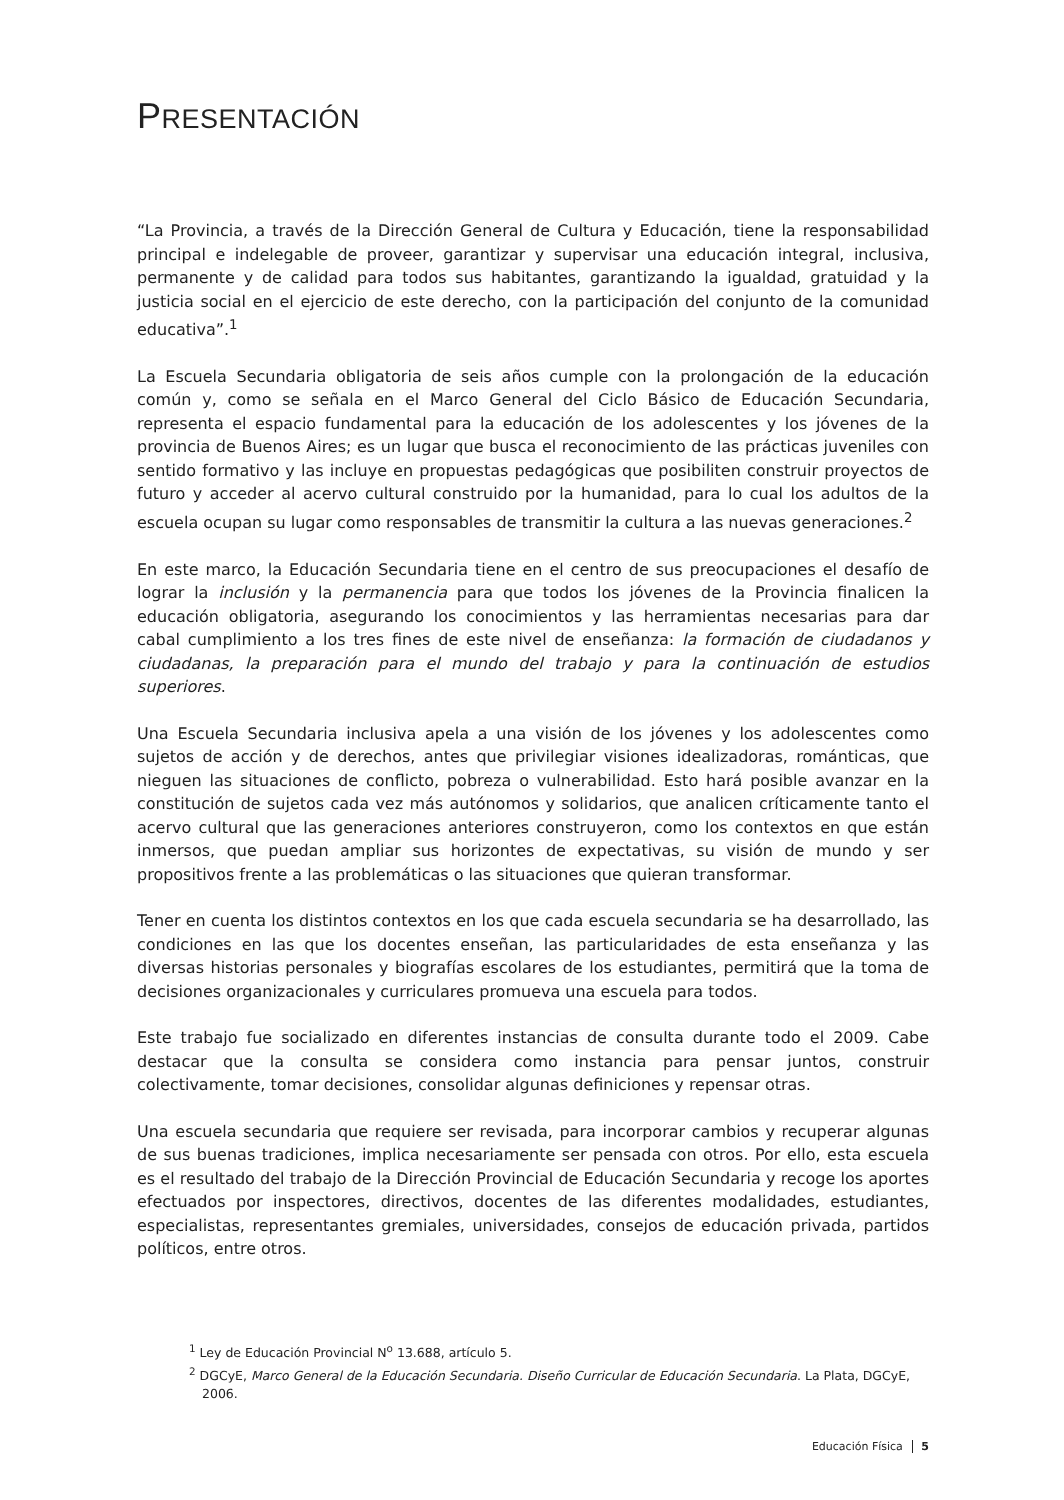PRESENTACIÓN
“La Provincia, a través de la Dirección General de Cultura y Educación, tiene la responsabilidad principal e indelegable de proveer, garantizar y supervisar una educación integral, inclusiva, permanente y de calidad para todos sus habitantes, garantizando la igualdad, gratuidad y la justicia social en el ejercicio de este derecho, con la participación del conjunto de la comunidad educativa”.<sup>1</sup>
La Escuela Secundaria obligatoria de seis años cumple con la prolongación de la educación común y, como se señala en el Marco General del Ciclo Básico de Educación Secundaria, representa el espacio fundamental para la educación de los adolescentes y los jóvenes de la provincia de Buenos Aires; es un lugar que busca el reconocimiento de las prácticas juveniles con sentido formativo y las incluye en propuestas pedagógicas que posibiliten construir proyectos de futuro y acceder al acervo cultural construido por la humanidad, para lo cual los adultos de la escuela ocupan su lugar como responsables de transmitir la cultura a las nuevas generaciones.<sup>2</sup>
En este marco, la Educación Secundaria tiene en el centro de sus preocupaciones el desafío de lograr la inclusión y la permanencia para que todos los jóvenes de la Provincia finalicen la educación obligatoria, asegurando los conocimientos y las herramientas necesarias para dar cabal cumplimiento a los tres fines de este nivel de enseñanza: la formación de ciudadanos y ciudadanas, la preparación para el mundo del trabajo y para la continuación de estudios superiores.
Una Escuela Secundaria inclusiva apela a una visión de los jóvenes y los adolescentes como sujetos de acción y de derechos, antes que privilegiar visiones idealizadoras, románticas, que nieguen las situaciones de conflicto, pobreza o vulnerabilidad. Esto hará posible avanzar en la constitución de sujetos cada vez más autónomos y solidarios, que analicen críticamente tanto el acervo cultural que las generaciones anteriores construyeron, como los contextos en que están inmersos, que puedan ampliar sus horizontes de expectativas, su visión de mundo y ser propositivos frente a las problemáticas o las situaciones que quieran transformar.
Tener en cuenta los distintos contextos en los que cada escuela secundaria se ha desarrollado, las condiciones en las que los docentes enseñan, las particularidades de esta enseñanza y las diversas historias personales y biografías escolares de los estudiantes, permitirá que la toma de decisiones organizacionales y curriculares promueva una escuela para todos.
Este trabajo fue socializado en diferentes instancias de consulta durante todo el 2009. Cabe destacar que la consulta se considera como instancia para pensar juntos, construir colectivamente, tomar decisiones, consolidar algunas definiciones y repensar otras.
Una escuela secundaria que requiere ser revisada, para incorporar cambios y recuperar algunas de sus buenas tradiciones, implica necesariamente ser pensada con otros. Por ello, esta escuela es el resultado del trabajo de la Dirección Provincial de Educación Secundaria y recoge los aportes efectuados por inspectores, directivos, docentes de las diferentes modalidades, estudiantes, especialistas, representantes gremiales, universidades, consejos de educación privada, partidos políticos, entre otros.
<sup>1</sup> Ley de Educación Provincial N<sup>o</sup> 13.688, artículo 5.
<sup>2</sup> DGCyE, Marco General de la Educación Secundaria. Diseño Curricular de Educación Secundaria. La Plata, DGCyE, 2006.
Educación Física 5